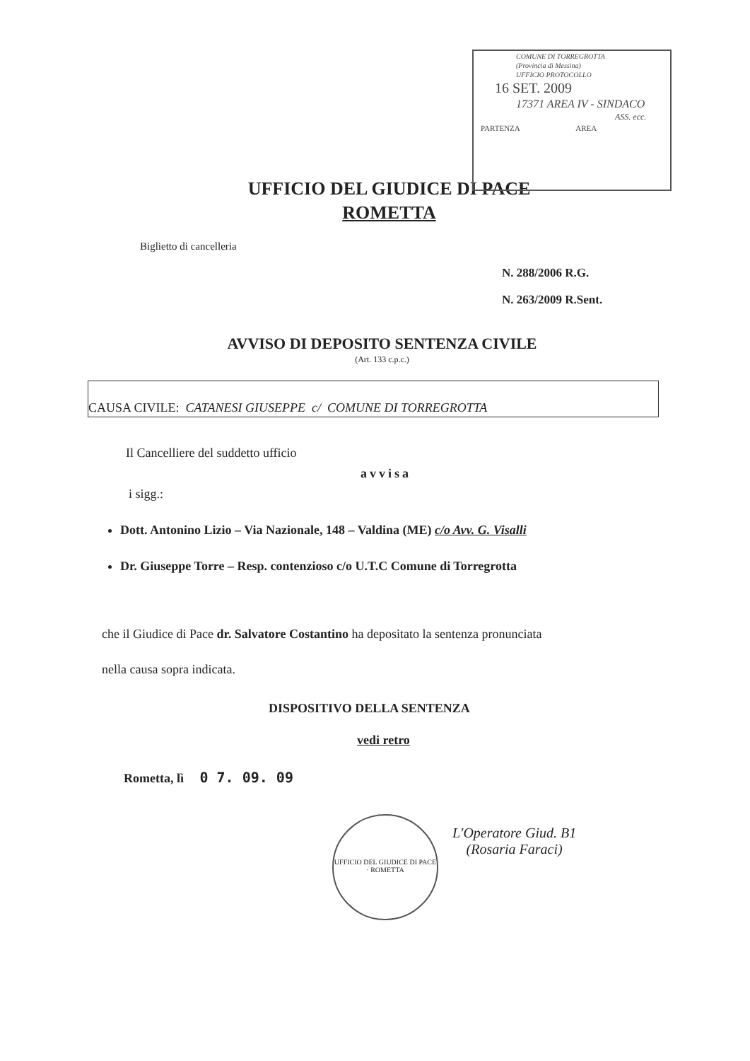COMUNE DI TORREGROTTA
(Provincia di Messina)
UFFICIO PROTOCOLLO
16 SET. 2009
17371 AREA IV - SINDACO
ASS. ecc.
PARTENZA AREA
UFFICIO DEL GIUDICE DI PACE
ROMETTA
Biglietto di cancelleria
N. 288/2006 R.G.
N. 263/2009 R.Sent.
AVVISO DI DEPOSITO SENTENZA CIVILE
(Art. 133 c.p.c.)
CAUSA CIVILE: CATANESI GIUSEPPE c/ COMUNE DI TORREGROTTA
Il Cancelliere del suddetto ufficio
avvisa
i sigg.:
Dott. Antonino Lizio – Via Nazionale, 148 – Valdina (ME) c/o Avv. G. Visalli
Dr. Giuseppe Torre – Resp. contenzioso c/o U.T.C Comune di Torregrotta
che il Giudice di Pace dr. Salvatore Costantino ha depositato la sentenza pronunciata
nella causa sopra indicata.
DISPOSITIVO DELLA SENTENZA
vedi retro
Rometta, lì 0 7. 09. 09
UFFICIO DEL GIUDICE DI PACE · ROMETTA
L'Operatore Giud. B1
(Rosaria Faraci)